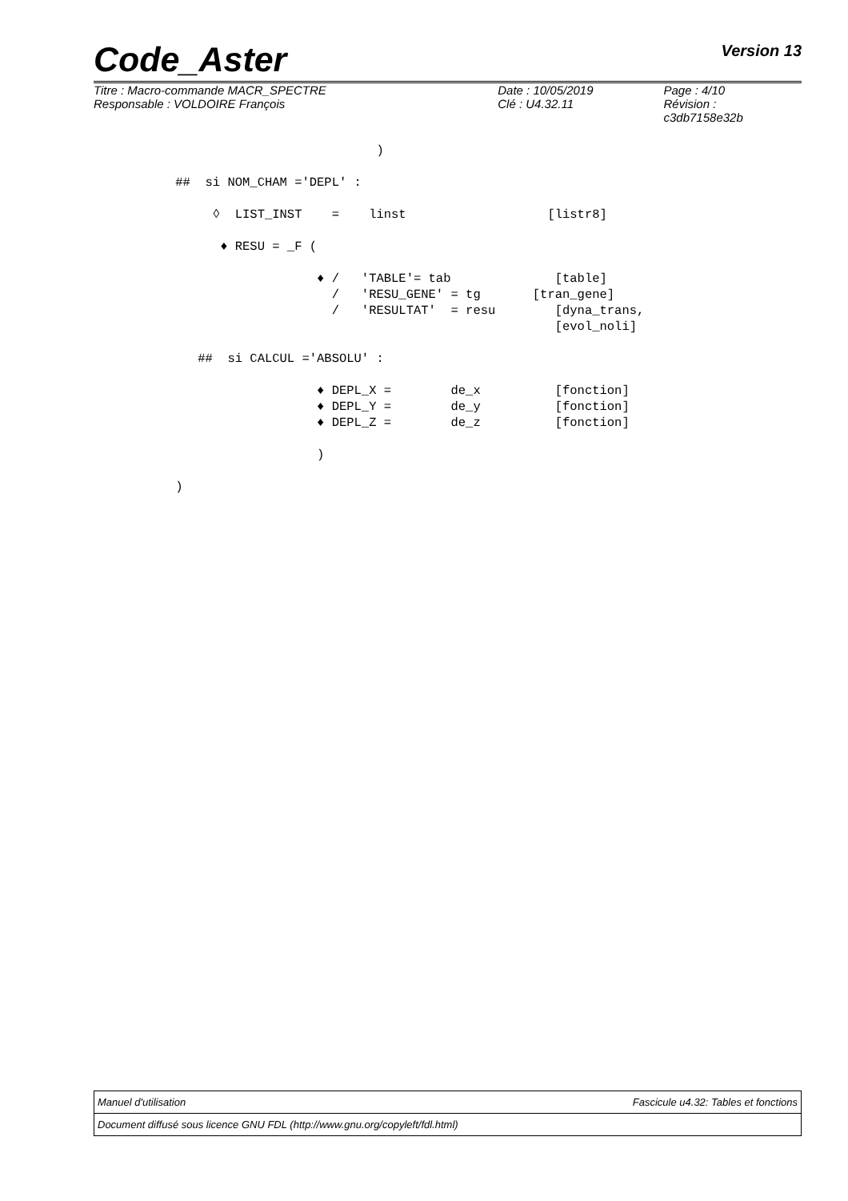Code_Aster Version 13
| Titre : Macro-commande MACR_SPECTRE | Date : 10/05/2019 | Page : 4/10 |
| Responsable : VOLDOIRE François | Clé : U4.32.11 | Révision : c3db7158e32b |
                                      )

           ##  si NOM_CHAM ='DEPL' :

                ◊  LIST_INST    =    linst                   [listr8]

                 ♦ RESU = _F (

                              ♦ /   'TABLE'= tab              [table]
                                /   'RESU_GENE' = tg       [tran_gene]
                                /   'RESULTAT'  = resu        [dyna_trans,
                                                              [evol_noli]

              ##  si CALCUL ='ABSOLU' :

                              ♦ DEPL_X =        de_x          [fonction]
                              ♦ DEPL_Y =        de_y          [fonction]
                              ♦ DEPL_Z =        de_z          [fonction]

                              )

           )
Manuel d'utilisation Fascicule u4.32: Tables et fonctions
Document diffusé sous licence GNU FDL (http://www.gnu.org/copyleft/fdl.html)